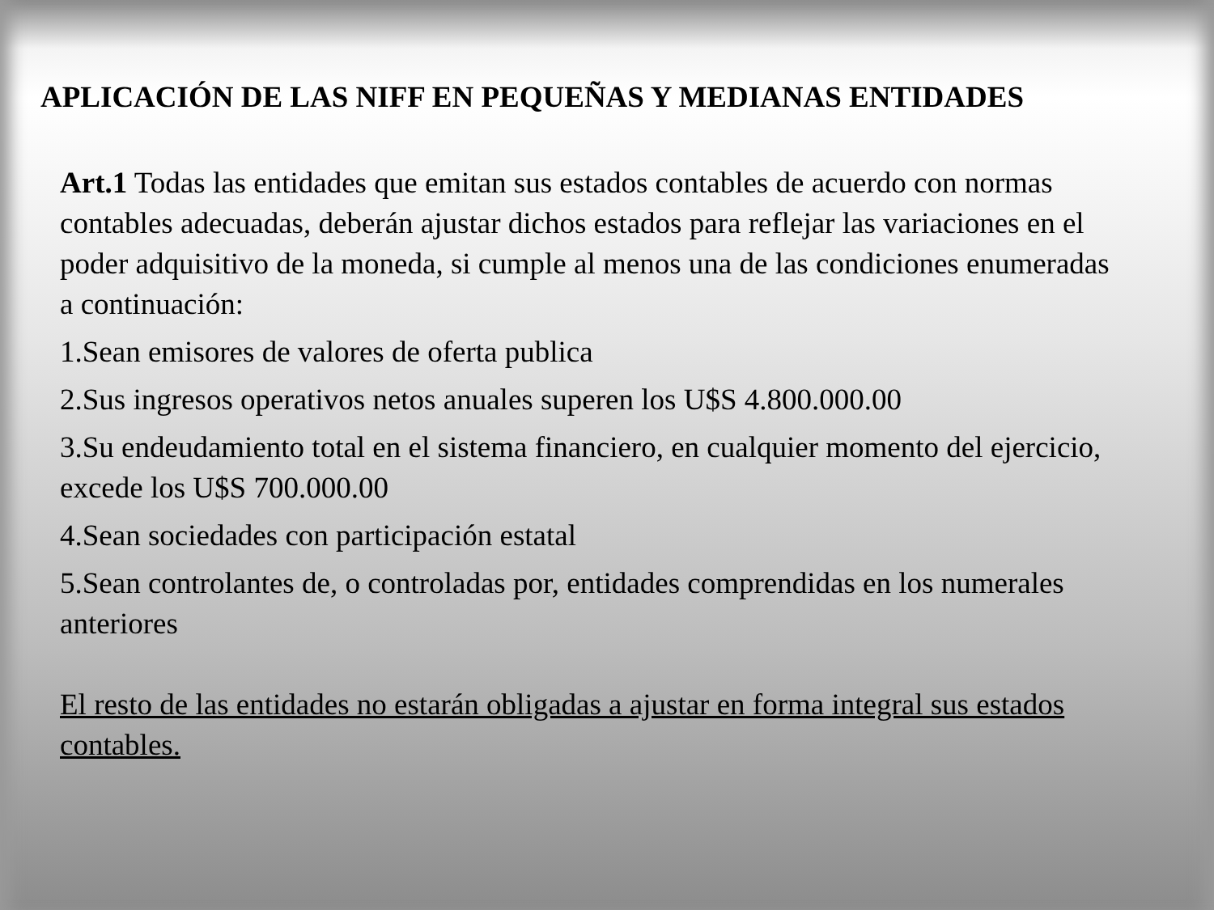APLICACIÓN DE LAS NIFF EN PEQUEÑAS Y MEDIANAS ENTIDADES
Art.1 Todas las entidades que emitan sus estados contables de acuerdo con normas contables adecuadas, deberán ajustar dichos estados para reflejar las variaciones en el poder adquisitivo de la moneda, si cumple al menos una de las condiciones enumeradas a continuación:
1.Sean emisores de valores de oferta publica
2.Sus ingresos operativos netos anuales superen los U$S 4.800.000.00
3.Su endeudamiento total en el sistema financiero, en cualquier momento del ejercicio, excede los U$S 700.000.00
4.Sean sociedades con participación estatal
5.Sean controlantes de, o controladas por, entidades comprendidas en los numerales anteriores
El resto de las entidades no estarán obligadas a ajustar en forma integral sus estados contables.